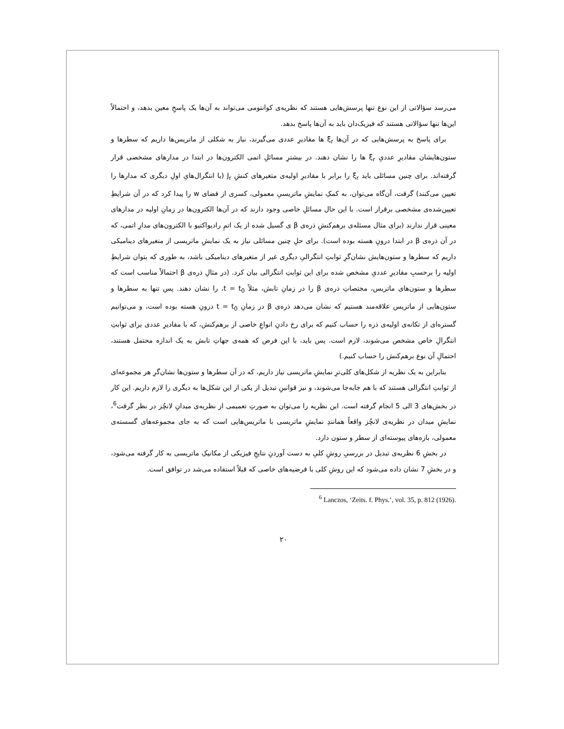می‌رسد سؤالاتی از این نوع تنها پرسش‌هایی هستند که نظریه‌ی کوانتومی می‌تواند به آن‌ها یک پاسخِ معین بدهد، و احتمالاً این‌ها تنها سؤالاتی هستند که فیزیک‌دان باید به آن‌ها پاسخ بدهد.
برای پاسخ به پرسش‌هایی که در آن‌ها ξ<sub>r</sub> ها مقادیرِ عددی می‌گیرند، نیاز به شکلی از ماتریس‌ها داریم که سطرها و ستون‌هایشان مقادیرِ عددیِ ξ<sub>r</sub> ها را نشان دهند. در بیشترِ مسائلِ اتمی الکترون‌ها در ابتدا در مدارهای مشخصی قرار گرفته‌اند. برای چنین مسائلی باید ξ<sub>r</sub> را برابر با مقادیرِ اولیه‌ی متغیرهای کنشِ J<sub>r</sub> (یا انتگرال‌هایِ اولِ دیگری که مدارها را تعیین می‌کنند) گرفت، آن‌گاه می‌توان، به کمکِ نمایشِ ماتریسیِ معمولی، کسری از فضای w را پیدا کرد که در آن شرایطِ تعیین‌شده‌ی مشخصی برقرار است. با این حال مسائلِ خاصی وجود دارند که در آن‌ها الکترون‌ها در زمانِ اولیه در مدارهای معینی قرار ندارند (برای مثال مسئله‌ی برهم‌کنشِ ذره‌ی β ی گسیل شده از یک اتمِ رادیواکتیو با الکترون‌های مدارِ اتمی، که در آن ذره‌ی β در ابتدا درونِ هسته بوده است). برای حلِ چنین مسائلی نیاز به یک نمایشِ ماتریسی از متغیرهای دینامیکی داریم که سطرها و ستون‌هایش نشان‌گرِ ثوابتِ انتگرالیِ دیگری غیر از متغیرهای دینامیکی باشد، به طوری که بتوان شرایطِ اولیه را برحسبِ مقادیرِ عددیِ مشخص شده برای این ثوابتِ انتگرالی بیان کرد. (در مثالِ ذره‌ی β احتمالاً مناسب است که سطرها و ستون‌های ماتریس، مختصاتِ ذره‌ی β را در زمانِ تابش، مثلاً t = t<sub>0</sub>، را نشان دهند. پس تنها به سطرها و ستون‌هایی از ماتریس علاقه‌مند هستیم که نشان می‌دهد ذره‌ی β در زمانِ t = t<sub>0</sub> درونِ هسته بوده است، و می‌توانیم گستره‌ای از تکانه‌ی اولیه‌ی ذره را حساب کنیم که برای رخ دادنِ انواعِ خاصی از برهم‌کنش، که با مقادیرِ عددی برای ثوابتِ انتگرالِ خاص مشخص می‌شوند، لازم است. پس باید، با این فرض که همه‌ی جهاتِ تابش به یک اندازه محتمل هستند، احتمالِ آن نوع برهم‌کنش را حساب کنیم.)
بنابراین به یک نظریه از شکل‌های کلی‌ترِ نمایشِ ماتریسی نیاز داریم، که در آن سطرها و ستون‌ها نشان‌گرِ هر مجموعه‌ای از ثوابتِ انتگرالی هستند که با هم جابه‌جا می‌شوند، و نیز قوانینِ تبدیل از یکی از این شکل‌ها به دیگری را لازم داریم. این کار در بخش‌های 3 الی 5 انجام گرفته است. این نظریه را می‌توان به صورتِ تعمیمی از نظریه‌ی میدانِ لانچُز در نظر گرفت<sup>6</sup>، نمایشِ میدان در نظریه‌ی لانچُز واقعاً همانندِ نمایشِ ماتریسی با ماتریس‌هایی است که به جای مجموعه‌های گسسته‌ی معمولی، بازه‌های پیوسته‌ای از سطر و ستون دارد.
در بخشِ 6 نظریه‌ی تبدیل در بررسیِ روشِ کلیِ به دست آوردنِ نتایجِ فیزیکی از مکانیکِ ماتریسی به کار گرفته می‌شود، و در بخشِ 7 نشان داده می‌شود که این روشِ کلی با فرضیه‌های خاصی که قبلاً استفاده می‌شد در توافق است.
<sup>6</sup> Lanczos, ‘Zeits. f. Phys.’, vol. 35, p. 812 (1926).
۲۰